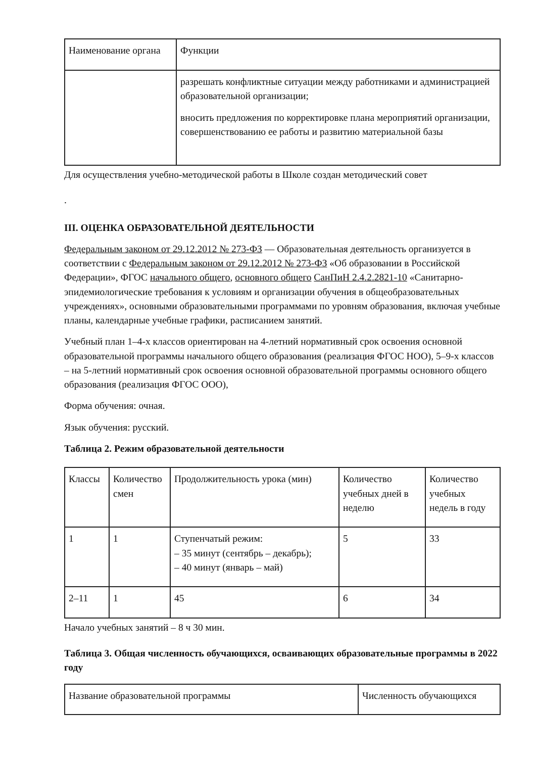| Наименование органа | Функции |
| --- | --- |
| | разрешать конфликтные ситуации между работниками и администрацией образовательной организации; вносить предложения по корректировке плана мероприятий организации, совершенствованию ее работы и развитию материальной базы |
Для осуществления учебно-методической работы в Школе создан методический совет
.
III. ОЦЕНКА ОБРАЗОВАТЕЛЬНОЙ ДЕЯТЕЛЬНОСТИ
Федеральным законом от 29.12.2012 № 273-ФЗ — Образовательная деятельность организуется в соответствии с Федеральным законом от 29.12.2012 № 273-ФЗ «Об образовании в Российской Федерации», ФГОС начального общего, основного общего СанПиН 2.4.2.2821-10 «Санитарно-эпидемиологические требования к условиям и организации обучения в общеобразовательных учреждениях», основными образовательными программами по уровням образования, включая учебные планы, календарные учебные графики, расписанием занятий.
Учебный план 1–4-х классов ориентирован на 4-летний нормативный срок освоения основной образовательной программы начального общего образования (реализация ФГОС НОО), 5–9-х классов – на 5-летний нормативный срок освоения основной образовательной программы основного общего образования (реализация ФГОС ООО),
Форма обучения: очная.
Язык обучения: русский.
Таблица 2. Режим образовательной деятельности
| Классы | Количество смен | Продолжительность урока (мин) | Количество учебных дней в неделю | Количество учебных недель в году |
| --- | --- | --- | --- | --- |
| 1 | 1 | Ступенчатый режим: – 35 минут (сентябрь – декабрь); – 40 минут (январь – май) | 5 | 33 |
| 2–11 | 1 | 45 | 6 | 34 |
Начало учебных занятий – 8 ч 30 мин.
Таблица 3. Общая численность обучающихся, осваивающих образовательные программы в 2022 году
| Название образовательной программы | Численность обучающихся |
| --- | --- |